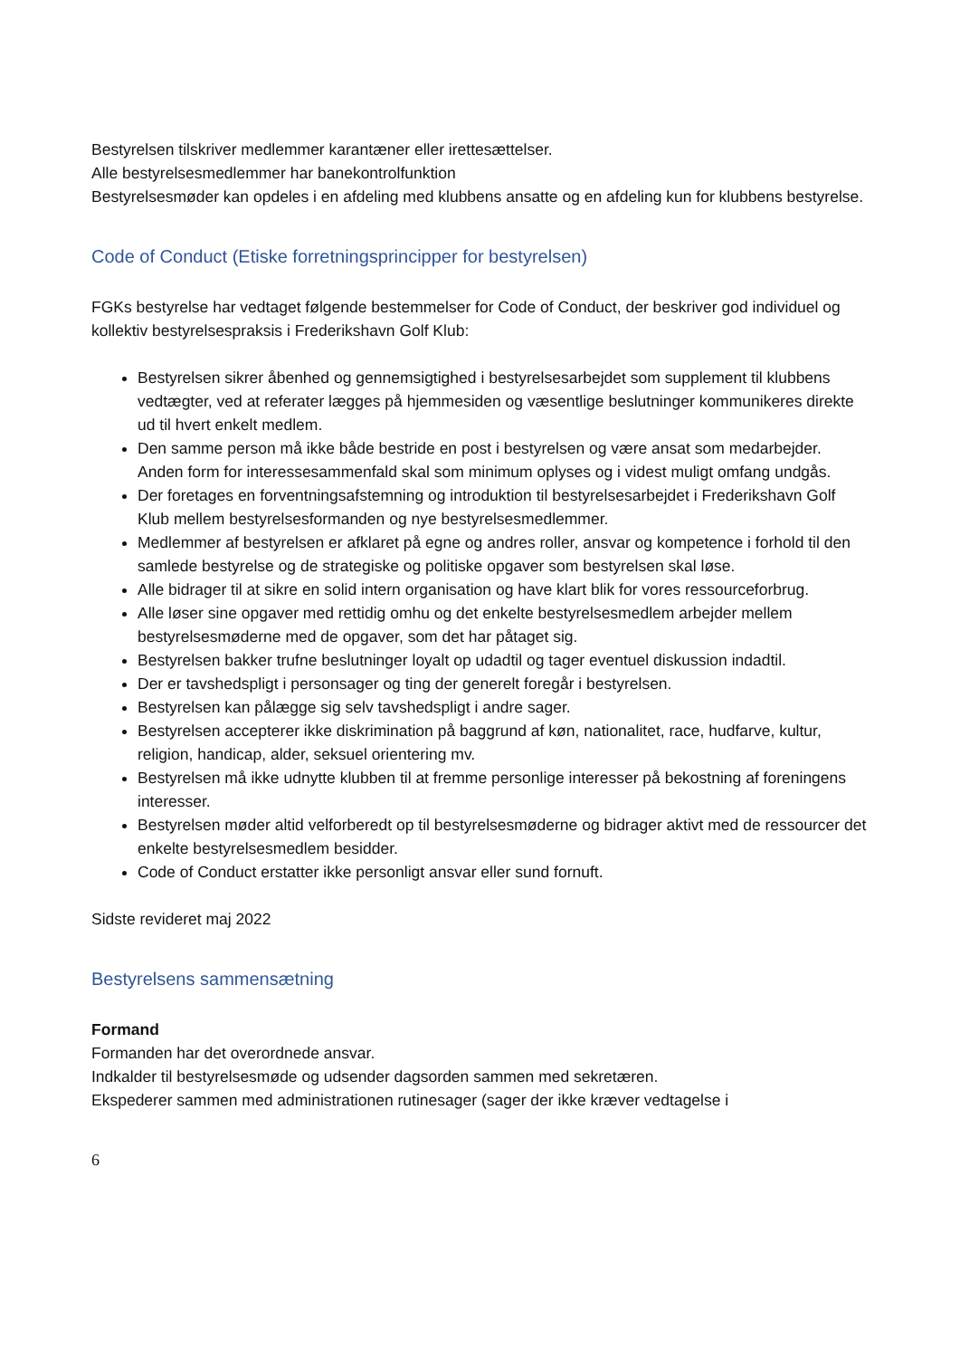Bestyrelsen tilskriver medlemmer karantæner eller irettesættelser.
Alle bestyrelsesmedlemmer har banekontrolfunktion
Bestyrelsesmøder kan opdeles i en afdeling med klubbens ansatte og en afdeling kun for klubbens bestyrelse.
Code of Conduct (Etiske forretningsprincipper for bestyrelsen)
FGKs bestyrelse har vedtaget følgende bestemmelser for Code of Conduct, der beskriver god individuel og kollektiv bestyrelsespraksis i Frederikshavn Golf Klub:
Bestyrelsen sikrer åbenhed og gennemsigtighed i bestyrelsesarbejdet som supplement til klubbens vedtægter, ved at referater lægges på hjemmesiden og væsentlige beslutninger kommunikeres direkte ud til hvert enkelt medlem.
Den samme person må ikke både bestride en post i bestyrelsen og være ansat som medarbejder. Anden form for interessesammenfald skal som minimum oplyses og i videst muligt omfang undgås.
Der foretages en forventningsafstemning og introduktion til bestyrelsesarbejdet i Frederikshavn Golf Klub mellem bestyrelsesformanden og nye bestyrelsesmedlemmer.
Medlemmer af bestyrelsen er afklaret på egne og andres roller, ansvar og kompetence i forhold til den samlede bestyrelse og de strategiske og politiske opgaver som bestyrelsen skal løse.
Alle bidrager til at sikre en solid intern organisation og have klart blik for vores ressourceforbrug.
Alle løser sine opgaver med rettidig omhu og det enkelte bestyrelsesmedlem arbejder mellem bestyrelsesmøderne med de opgaver, som det har påtaget sig.
Bestyrelsen bakker trufne beslutninger loyalt op udadtil og tager eventuel diskussion indadtil.
Der er tavshedspligt i personsager og ting der generelt foregår i bestyrelsen.
Bestyrelsen kan pålægge sig selv tavshedspligt i andre sager.
Bestyrelsen accepterer ikke diskrimination på baggrund af køn, nationalitet, race, hudfarve, kultur, religion, handicap, alder, seksuel orientering mv.
Bestyrelsen må ikke udnytte klubben til at fremme personlige interesser på bekostning af foreningens interesser.
Bestyrelsen møder altid velforberedt op til bestyrelsesmøderne og bidrager aktivt med de ressourcer det enkelte bestyrelsesmedlem besidder.
Code of Conduct erstatter ikke personligt ansvar eller sund fornuft.
Sidste revideret maj 2022
Bestyrelsens sammensætning
Formand
Formanden har det overordnede ansvar.
Indkalder til bestyrelsesmøde og udsender dagsorden sammen med sekretæren.
Ekspederer sammen med administrationen rutinesager (sager der ikke kræver vedtagelse i
6